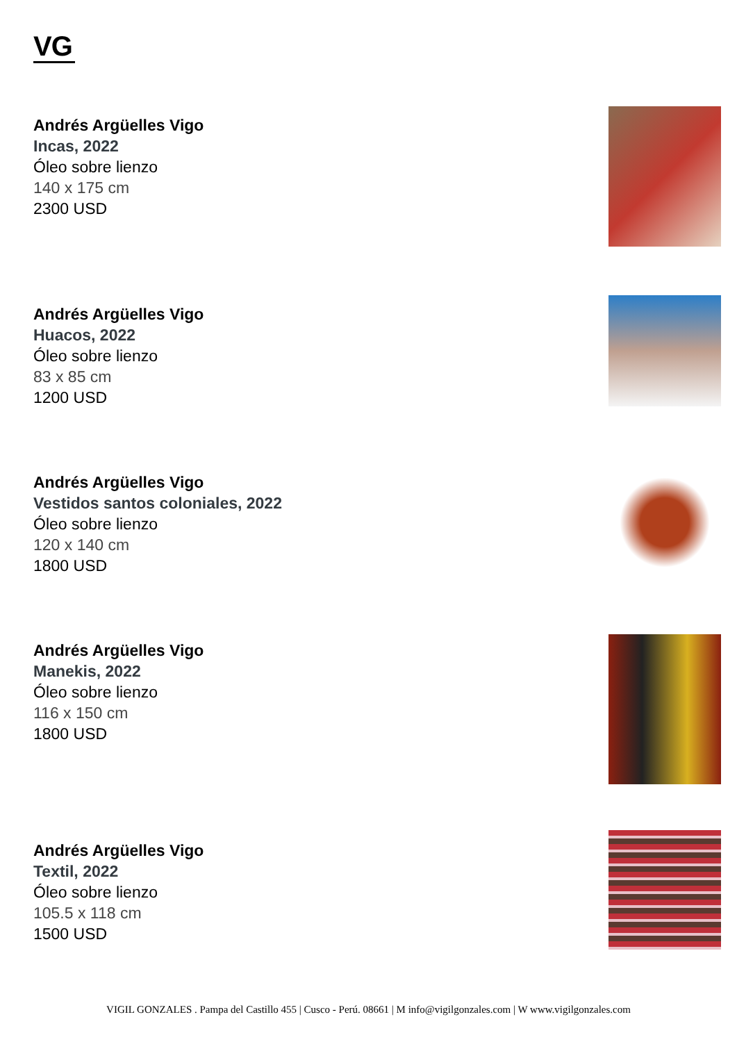VG
Andrés Argüelles Vigo
Incas, 2022
Óleo sobre lienzo
140 x 175 cm
2300 USD
Andrés Argüelles Vigo
Huacos, 2022
Óleo sobre lienzo
83 x 85 cm
1200 USD
Andrés Argüelles Vigo
Vestidos santos coloniales, 2022
Óleo sobre lienzo
120 x 140 cm
1800 USD
Andrés Argüelles Vigo
Manekis, 2022
Óleo sobre lienzo
116 x 150 cm
1800 USD
Andrés Argüelles Vigo
Textil, 2022
Óleo sobre lienzo
105.5 x 118 cm
1500 USD
VIGIL GONZALES . Pampa del Castillo 455 | Cusco - Perú. 08661 | M info@vigilgonzales.com | W www.vigilgonzales.com